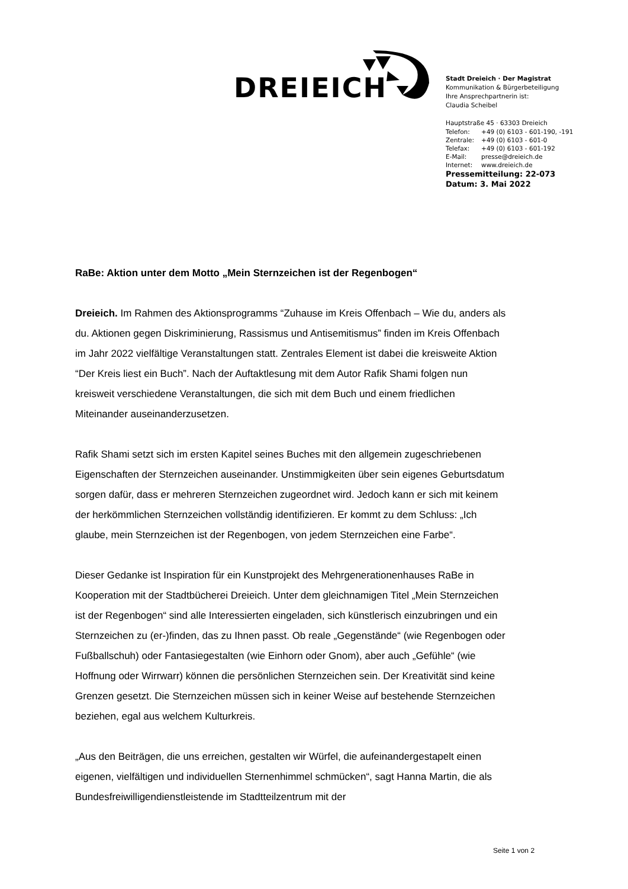DREIEICH
Stadt Dreieich · Der Magistrat
Kommunikation & Bürgerbeteiligung
Ihre Ansprechpartnerin ist:
Claudia Scheibel
Hauptstraße 45 · 63303 Dreieich
| Telefon: | +49 (0) 6103 - 601-190, -191 |
| Zentrale: | +49 (0) 6103 - 601-0 |
| Telefax: | +49 (0) 6103 - 601-192 |
| E-Mail: | presse@dreieich.de |
| Internet: | www.dreieich.de |
Pressemitteilung: 22-073
Datum: 3. Mai 2022
RaBe: Aktion unter dem Motto „Mein Sternzeichen ist der Regenbogen“
Dreieich. Im Rahmen des Aktionsprogramms “Zuhause im Kreis Offenbach – Wie du, anders als du. Aktionen gegen Diskriminierung, Rassismus und Antisemitismus” finden im Kreis Offenbach im Jahr 2022 vielfältige Veranstaltungen statt. Zentrales Element ist dabei die kreisweite Aktion “Der Kreis liest ein Buch”. Nach der Auftaktlesung mit dem Autor Rafik Shami folgen nun kreisweit verschiedene Veranstaltungen, die sich mit dem Buch und einem friedlichen Miteinander auseinanderzusetzen.
Rafik Shami setzt sich im ersten Kapitel seines Buches mit den allgemein zugeschriebenen Eigenschaften der Sternzeichen auseinander. Unstimmigkeiten über sein eigenes Geburtsdatum sorgen dafür, dass er mehreren Sternzeichen zugeordnet wird. Jedoch kann er sich mit keinem der herkömmlichen Sternzeichen vollständig identifizieren. Er kommt zu dem Schluss: „Ich glaube, mein Sternzeichen ist der Regenbogen, von jedem Sternzeichen eine Farbe“.
Dieser Gedanke ist Inspiration für ein Kunstprojekt des Mehrgenerationenhauses RaBe in Kooperation mit der Stadtbücherei Dreieich. Unter dem gleichnamigen Titel „Mein Sternzeichen ist der Regenbogen“ sind alle Interessierten eingeladen, sich künstlerisch einzubringen und ein Sternzeichen zu (er-)finden, das zu Ihnen passt. Ob reale „Gegenstände“ (wie Regenbogen oder Fußballschuh) oder Fantasiegestalten (wie Einhorn oder Gnom), aber auch „Gefühle“ (wie Hoffnung oder Wirrwarr) können die persönlichen Sternzeichen sein. Der Kreativität sind keine Grenzen gesetzt. Die Sternzeichen müssen sich in keiner Weise auf bestehende Sternzeichen beziehen, egal aus welchem Kulturkreis.
„Aus den Beiträgen, die uns erreichen, gestalten wir Würfel, die aufeinandergestapelt einen eigenen, vielfältigen und individuellen Sternenhimmel schmücken“, sagt Hanna Martin, die als Bundesfreiwilligendienstleistende im Stadtteilzentrum mit der
Seite 1 von 2